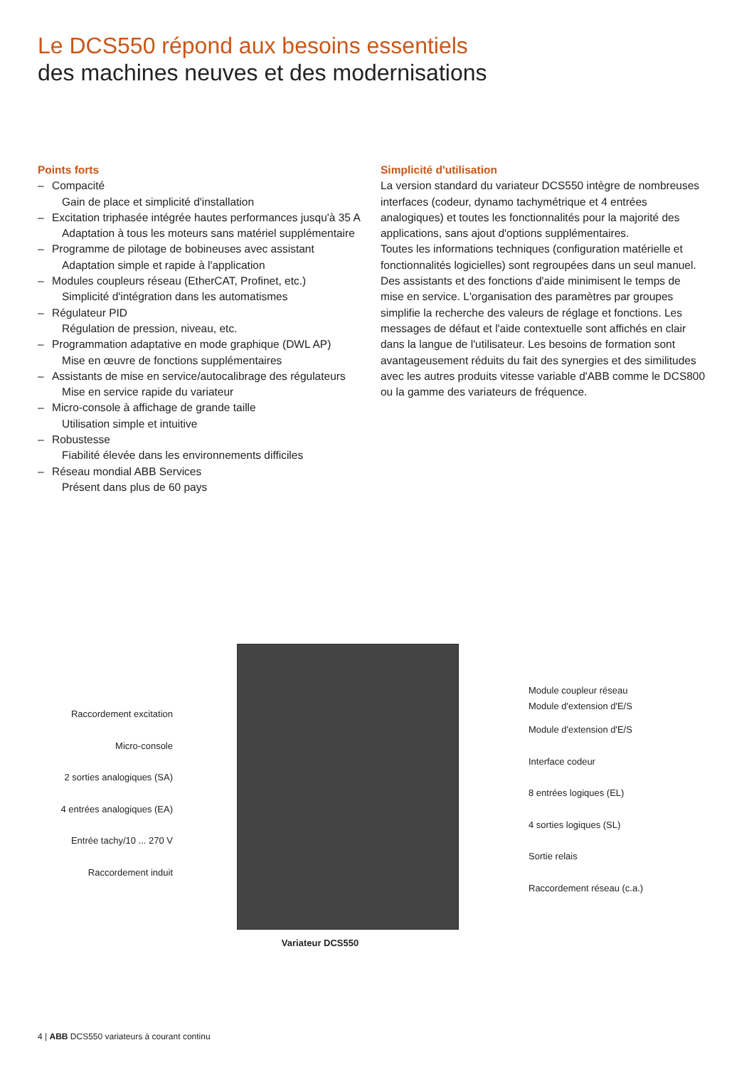Le DCS550 répond aux besoins essentiels
des machines neuves et des modernisations
Points forts
– Compacité
Gain de place et simplicité d'installation
– Excitation triphasée intégrée hautes performances jusqu'à 35 A
Adaptation à tous les moteurs sans matériel supplémentaire
– Programme de pilotage de bobineuses avec assistant
Adaptation simple et rapide à l'application
– Modules coupleurs réseau (EtherCAT, Profinet, etc.)
Simplicité d'intégration dans les automatismes
– Régulateur PID
Régulation de pression, niveau, etc.
– Programmation adaptative en mode graphique (DWL AP)
Mise en œuvre de fonctions supplémentaires
– Assistants de mise en service/autocalibrage des régulateurs
Mise en service rapide du variateur
– Micro-console à affichage de grande taille
Utilisation simple et intuitive
– Robustesse
Fiabilité élevée dans les environnements difficiles
– Réseau mondial ABB Services
Présent dans plus de 60 pays
Simplicité d'utilisation
La version standard du variateur DCS550 intègre de nombreuses interfaces (codeur, dynamo tachymétrique et 4 entrées analogiques) et toutes les fonctionnalités pour la majorité des applications, sans ajout d'options supplémentaires.
Toutes les informations techniques (configuration matérielle et fonctionnalités logicielles) sont regroupées dans un seul manuel. Des assistants et des fonctions d'aide minimisent le temps de mise en service. L'organisation des paramètres par groupes simplifie la recherche des valeurs de réglage et fonctions. Les messages de défaut et l'aide contextuelle sont affichés en clair dans la langue de l'utilisateur. Les besoins de formation sont avantageusement réduits du fait des synergies et des similitudes avec les autres produits vitesse variable d'ABB comme le DCS800 ou la gamme des variateurs de fréquence.
Raccordement excitation
Micro-console
2 sorties analogiques (SA)
4 entrées analogiques (EA)
Entrée tachy/10 ... 270 V
Raccordement induit
Module coupleur réseau
Module d'extension d'E/S
Module d'extension d'E/S
Interface codeur
8 entrées logiques (EL)
4 sorties logiques (SL)
Sortie relais
Raccordement réseau (c.a.)
Variateur DCS550
4 | ABB DCS550 variateurs à courant continu